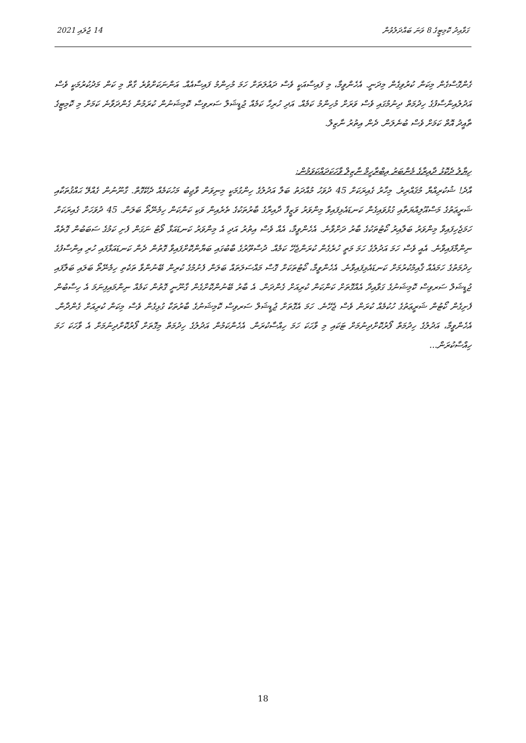ގަވާއިދު ކޮމިޓީގެ 8 ވަނަ ބައްދަލުވުން 14 ޖުލައި 2021
ގެންގޮސްގެން މިކަން ކުރުވިގެން މިދަނީ. އެހެންވީމާ، މި ފައިސާއަކީ ވެސް ދައުލަތަށް ހަމަ މުހިންމު ފައިސާއެއް. އަންނަކަށްވުރެ ގާތް މި ކަން މަދުކުރުމަކީ ވެސް އަދުލުއިންސާފުގެ ހިދުމަތް ދިނުމުގައި ވެސް ވަރަށް މުހިންމު ކަމެއް. އަދި ހުރިހާ ކަމެއް ޖުޑީޝަލް ސަރވިސް ކޮމިޝަނުން ކުރަމުން ގެންދަވާނެ ކަމަށް މި ކޮމިޓީގެ ތާއީދު އޮތް ކަމަށް ވެސް ބުނެލަން. ދެން އިތުރު ނާޒިލް.
ހިޔާލު ދެކޮޅު ދާއިރާގެ މެންބަރު އިބްރާހީމް ނާޒިލް ވާހަކަދައްކަވަމުން:
އާދެ! ޝުކުރިއްޔާ މުޤައްރިރު. މިހާރު ގެއިރަކަށް 45 ދުވަހު މުއްދަތު ބަލާ އަދުލުގެ ހިންގުމަކީ މިނިވަން ވާޖިބު މަހުކަމެއް ދެކޭގޮތް. ގާނޫނުން ގެއްލޭ ޙައްޤުތަކާއި ޝަރީޢަތުގެ މަސްއޫލިއްޔަތާއި ގުޅުވައިގެން ކަނޑައެޅިފައިވާ މިންވަރު ވަޒީފާ ދާއިރާގެ ބާރުތަކުގެ ތެރެއިން ވަކި ކަންކަން ހިމެނޭތޯ ބަލަން. 45 ދުވަހަށް ގެއިރަކަށް ހަމަޖެހިފައިވާ މިންވަރު ބަލާއިރު ކޯޓުތަކުގެ ބާރު ދަށްވާނެ. އެހެންވީމާ، އެއް ވެސް އިތުރު އަދި އެ މިންވަރު ކަނޑައަޅާ ވޯޓު ނަގަން ފެށި ކަމުގެ ސަބަބުން ގޮތެއް ނިންމާފައިވާނެ. އެއީ ވެސް ހަމަ އަދުލުގެ ހަމަ މަތީ ހުރެގެން ކުރަންޖެހޭ ކަމެއް. ދުސްތޫރުގެ ބާބުގައި ބަޔާންކޮށްފައިވާ ގޮތުން ދެން ކަނޑައަޅާފައި ހުރި އިންސާފުގެ ހިދުމަތުގެ ހަމައެއް ޤާއިމުކުރުމަށް ކަނޑައެޅިފައިވާނެ. އެހެންވީމާ، ކޯޓުތަކަށް ގޮސް މައްސަލަތައް ބަލަން ފެށުމުގެ ކުރިން ބޭނުންވާ ތަކެތި ހިމެނޭތޯ ބަލައި ބަލާފައި ޖުޑީޝަލް ސަރވިސް ކޮމިޝަނުގެ ގަވާއިދާ އެއްގޮތަށް ކަންކަން ކުރިއަށް ގެންދަން. އެ ބާރު ބޭނުންކޮށްގެން ގާނޫނީ ގޮތުން ކަމެއް ނިންމައިފިނަމަ އެ ހިސާބުން ފެށިގެން ކޯޓުން ޝަރީޢަތުގެ ހުކުމެއް ކުރަން ވެސް ޖެހޭނެ. ހަމަ އެގޮތަށް ޖުޑީޝަލް ސަރވިސް ކޮމިޝަނުގެ ބާރުތަކާ ގުޅިގެން ވެސް މިކަން ކުރިއަށް ގެންދާން. އެހެންވީމާ، އަދުލުގެ ހިދުމަތް ފޯރުކޮށްދިނުމަށް ޓަކައި މި ވާހަކަ ހަމަ ހިއްސާކުރަން. އެހެންކަމުން އަދުލުގެ ހިދުމަތް މިގޮތަށް ފޯރުކޮށްދިނުމަށް އެ ވާހަކަ ހަމަ ހިއްސާކުރަން...
18